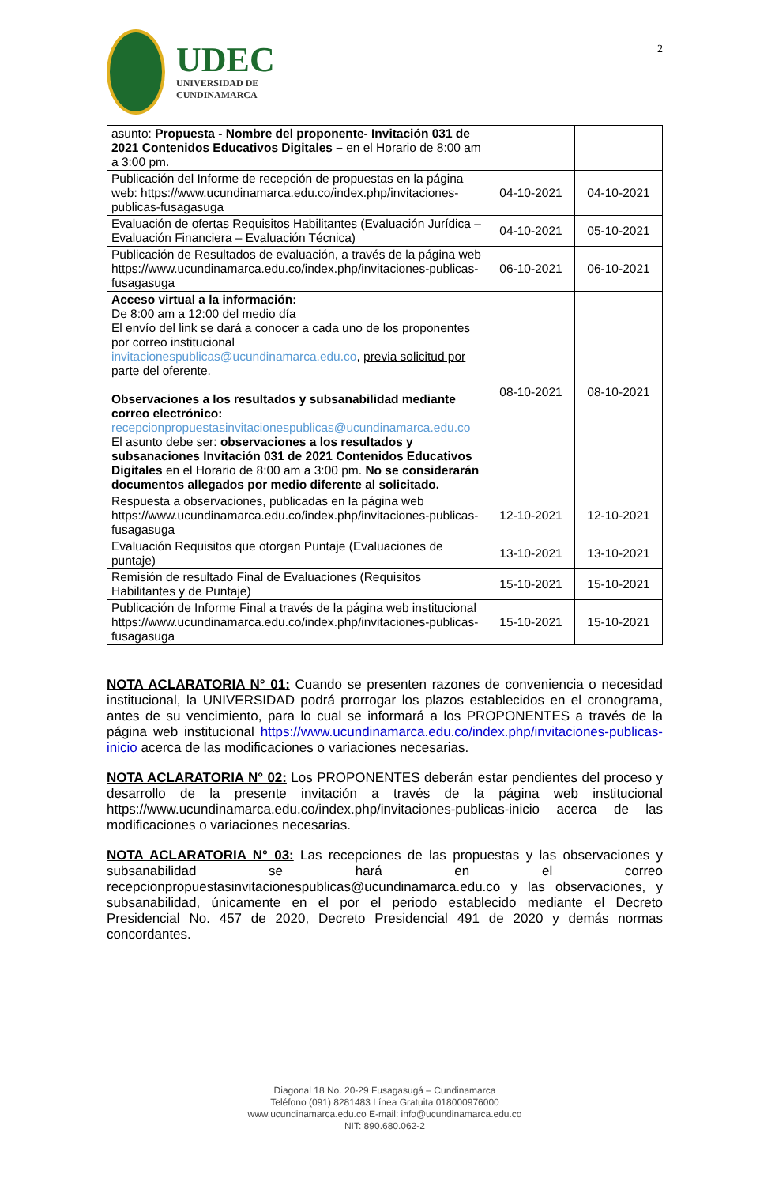UDEC
UNIVERSIDAD DE
CUNDINAMARCA
2
| asunto: Propuesta - Nombre del proponente- Invitación 031 de 2021 Contenidos Educativos Digitales – en el Horario de 8:00 am a 3:00 pm. | | |
| Publicación del Informe de recepción de propuestas en la página web: https://www.ucundinamarca.edu.co/index.php/invitaciones-publicas-fusagasuga | 04-10-2021 | 04-10-2021 |
| Evaluación de ofertas Requisitos Habilitantes (Evaluación Jurídica – Evaluación Financiera – Evaluación Técnica) | 04-10-2021 | 05-10-2021 |
| Publicación de Resultados de evaluación, a través de la página web https://www.ucundinamarca.edu.co/index.php/invitaciones-publicas-fusagasuga | 06-10-2021 | 06-10-2021 |
| Acceso virtual a la información: De 8:00 am a 12:00 del medio día El envío del link se dará a conocer a cada uno de los proponentes por correo institucional invitacionespublicas@ucundinamarca.edu.co , previa solicitud por parte del oferente. Observaciones a los resultados y subsanabilidad mediante correo electrónico: recepcionpropuestasinvitacionespublicas@ucundinamarca.edu.co El asunto debe ser: observaciones a los resultados y subsanaciones Invitación 031 de 2021 Contenidos Educativos Digitales en el Horario de 8:00 am a 3:00 pm. No se considerarán documentos allegados por medio diferente al solicitado. | 08-10-2021 | 08-10-2021 |
| Respuesta a observaciones, publicadas en la página web https://www.ucundinamarca.edu.co/index.php/invitaciones-publicas-fusagasuga | 12-10-2021 | 12-10-2021 |
| Evaluación Requisitos que otorgan Puntaje (Evaluaciones de puntaje) | 13-10-2021 | 13-10-2021 |
| Remisión de resultado Final de Evaluaciones (Requisitos Habilitantes y de Puntaje) | 15-10-2021 | 15-10-2021 |
| Publicación de Informe Final a través de la página web institucional https://www.ucundinamarca.edu.co/index.php/invitaciones-publicas-fusagasuga | 15-10-2021 | 15-10-2021 |
NOTA ACLARATORIA N° 01: Cuando se presenten razones de conveniencia o necesidad institucional, la UNIVERSIDAD podrá prorrogar los plazos establecidos en el cronograma, antes de su vencimiento, para lo cual se informará a los PROPONENTES a través de la página web institucional https://www.ucundinamarca.edu.co/index.php/invitaciones-publicas-inicio acerca de las modificaciones o variaciones necesarias.
NOTA ACLARATORIA N° 02: Los PROPONENTES deberán estar pendientes del proceso y desarrollo de la presente invitación a través de la página web institucional https://www.ucundinamarca.edu.co/index.php/invitaciones-publicas-inicio acerca de las modificaciones o variaciones necesarias.
NOTA ACLARATORIA N° 03: Las recepciones de las propuestas y las observaciones y subsanabilidad se hará en el correo recepcionpropuestasinvitacionespublicas@ucundinamarca.edu.co y las observaciones, y subsanabilidad, únicamente en el por el periodo establecido mediante el Decreto Presidencial No. 457 de 2020, Decreto Presidencial 491 de 2020 y demás normas concordantes.
Diagonal 18 No. 20-29 Fusagasugá – Cundinamarca
Teléfono (091) 8281483 Línea Gratuita 018000976000
www.ucundinamarca.edu.co E-mail: info@ucundinamarca.edu.co
NIT: 890.680.062-2